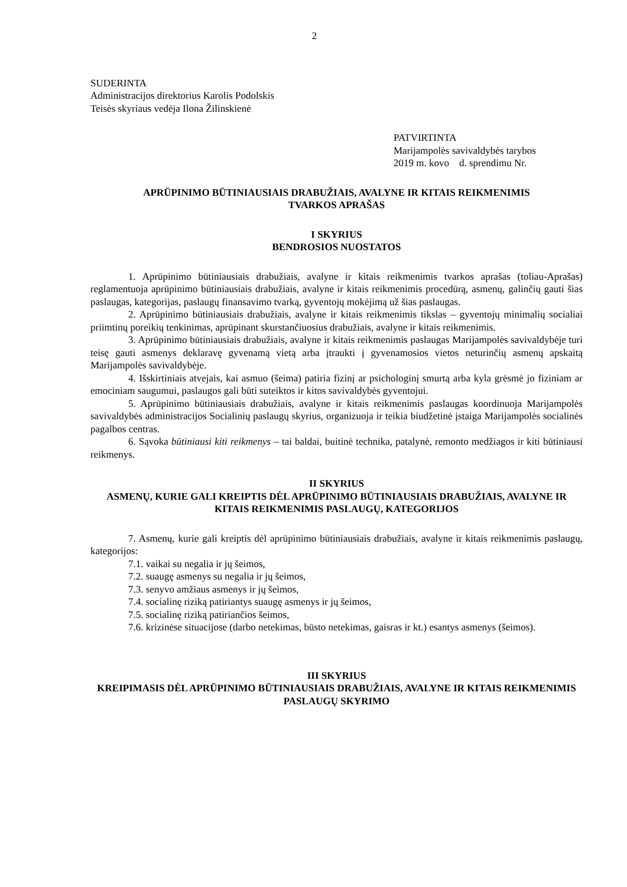2
SUDERINTA
Administracijos direktorius Karolis Podolskis
Teisės skyriaus vedėja Ilona Žilinskienė
PATVIRTINTA
Marijampolės savivaldybės tarybos
2019 m. kovo d. sprendimu Nr.
APRŪPINIMO BŪTINIAUSIAIS DRABUŽIAIS, AVALYNE IR KITAIS REIKMENIMIS
TVARKOS APRAŠAS
I SKYRIUS
BENDROSIOS NUOSTATOS
1. Aprūpinimo būtiniausiais drabužiais, avalyne ir kitais reikmenimis tvarkos aprašas (toliau-Aprašas) reglamentuoja aprūpinimo būtiniausiais drabužiais, avalyne ir kitais reikmenimis procedūrą, asmenų, galinčių gauti šias paslaugas, kategorijas, paslaugų finansavimo tvarką, gyventojų mokėjimą už šias paslaugas.
2. Aprūpinimo būtiniausiais drabužiais, avalyne ir kitais reikmenimis tikslas – gyventojų minimalių socialiai priimtinų poreikių tenkinimas, aprūpinant skurstančiuosius drabužiais, avalyne ir kitais reikmenimis.
3. Aprūpinimo būtiniausiais drabužiais, avalyne ir kitais reikmenimis paslaugas Marijampolės savivaldybėje turi teisę gauti asmenys deklaravę gyvenamą vietą arba įtraukti į gyvenamosios vietos neturinčių asmenų apskaitą Marijampolės savivaldybėje.
4. Išskirtiniais atvejais, kai asmuo (šeima) patiria fizinį ar psichologinį smurtą arba kyla grėsmė jo fiziniam ar emociniam saugumui, paslaugos gali būti suteiktos ir kitos savivaldybės gyventojui.
5. Aprūpinimo būtiniausiais drabužiais, avalyne ir kitais reikmenimis paslaugas koordinuoja Marijampolės savivaldybės administracijos Socialinių paslaugų skyrius, organizuoja ir teikia biudžetinė įstaiga Marijampolės socialinės pagalbos centras.
6. Sąvoka būtiniausi kiti reikmenys – tai baldai, buitinė technika, patalynė, remonto medžiagos ir kiti būtiniausi reikmenys.
II SKYRIUS
ASMENŲ, KURIE GALI KREIPTIS DĖL APRŪPINIMO BŪTINIAUSIAIS DRABUŽIAIS, AVALYNE IR KITAIS REIKMENIMIS PASLAUGŲ, KATEGORIJOS
7. Asmenų, kurie gali kreiptis dėl aprūpinimo būtiniausiais drabužiais, avalyne ir kitais reikmenimis paslaugų, kategorijos:
7.1. vaikai su negalia ir jų šeimos,
7.2. suaugę asmenys su negalia ir jų šeimos,
7.3. senyvo amžiaus asmenys ir jų šeimos,
7.4. socialinę riziką patiriantys suaugę asmenys ir jų šeimos,
7.5. socialinę riziką patiriančios šeimos,
7.6. krizinėse situacijose (darbo netekimas, būsto netekimas, gaisras ir kt.) esantys asmenys (šeimos).
III SKYRIUS
KREIPIMASIS DĖL APRŪPINIMO BŪTINIAUSIAIS DRABUŽIAIS, AVALYNE IR KITAIS REIKMENIMIS PASLAUGŲ SKYRIMO